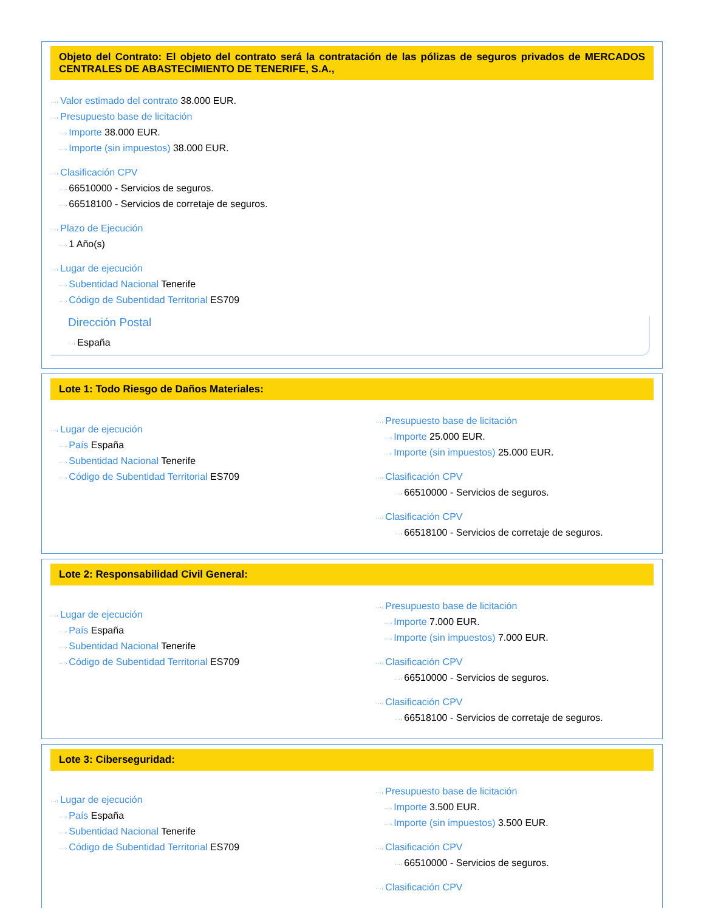Objeto del Contrato: El objeto del contrato será la contratación de las pólizas de seguros privados de MERCADOS CENTRALES DE ABASTECIMIENTO DE TENERIFE, S.A.,
···› Valor estimado del contrato 38.000 EUR.
···› Presupuesto base de licitación
···› Importe 38.000 EUR.
···› Importe (sin impuestos) 38.000 EUR.
···› Clasificación CPV
···› 66510000 - Servicios de seguros.
···› 66518100 - Servicios de corretaje de seguros.
···› Plazo de Ejecución
···› 1 Año(s)
···› Lugar de ejecución
···› Subentidad Nacional Tenerife
···› Código de Subentidad Territorial ES709
Dirección Postal
···› España
Lote 1: Todo Riesgo de Daños Materiales:
···› Lugar de ejecución
···› País España
···› Subentidad Nacional Tenerife
···› Código de Subentidad Territorial ES709
···› Presupuesto base de licitación
···› Importe 25.000 EUR.
···› Importe (sin impuestos) 25.000 EUR.
···› Clasificación CPV
···› 66510000 - Servicios de seguros.
···› Clasificación CPV
···› 66518100 - Servicios de corretaje de seguros.
Lote 2: Responsabilidad Civil General:
···› Lugar de ejecución
···› País España
···› Subentidad Nacional Tenerife
···› Código de Subentidad Territorial ES709
···› Presupuesto base de licitación
···› Importe 7.000 EUR.
···› Importe (sin impuestos) 7.000 EUR.
···› Clasificación CPV
···› 66510000 - Servicios de seguros.
···› Clasificación CPV
···› 66518100 - Servicios de corretaje de seguros.
Lote 3: Ciberseguridad:
···› Lugar de ejecución
···› País España
···› Subentidad Nacional Tenerife
···› Código de Subentidad Territorial ES709
···› Presupuesto base de licitación
···› Importe 3.500 EUR.
···› Importe (sin impuestos) 3.500 EUR.
···› Clasificación CPV
···› 66510000 - Servicios de seguros.
···› Clasificación CPV